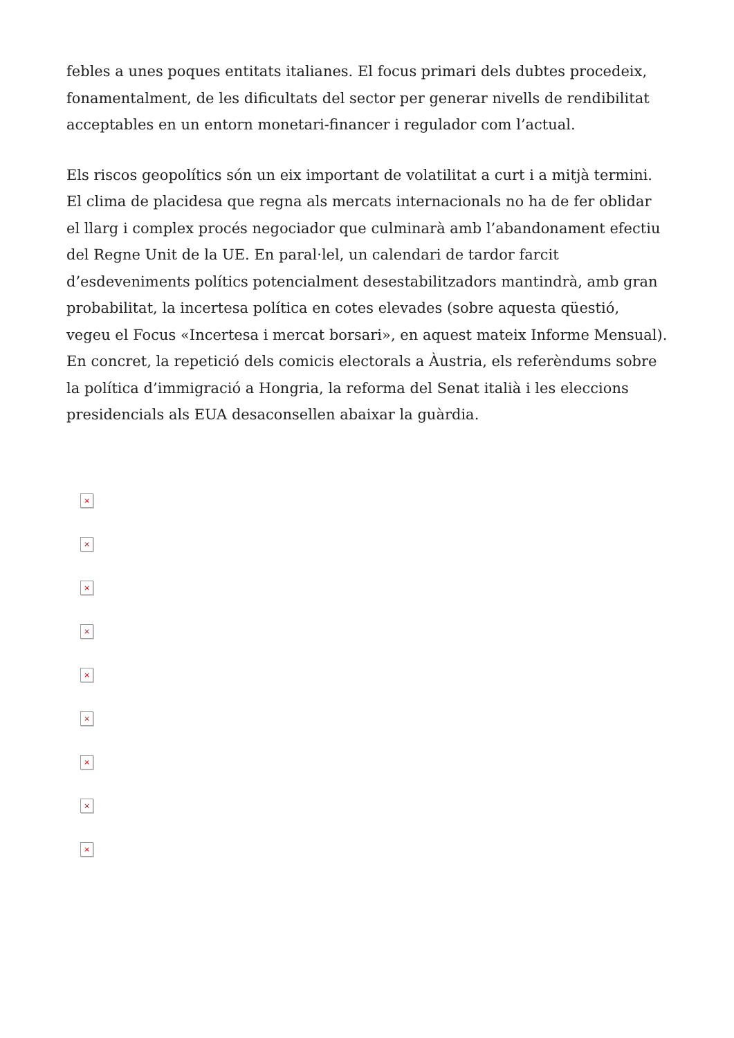febles a unes poques entitats italianes. El focus primari dels dubtes procedeix, fonamentalment, de les dificultats del sector per generar nivells de rendibilitat acceptables en un entorn monetari-financer i regulador com l’actual.
Els riscos geopolítics són un eix important de volatilitat a curt i a mitjà termini. El clima de placidesa que regna als mercats internacionals no ha de fer oblidar el llarg i complex procés negociador que culminarà amb l’abandonament efectiu del Regne Unit de la UE. En paral·lel, un calendari de tardor farcit d’esdeveniments polítics potencialment desestabilitzadors mantindrà, amb gran probabilitat, la incertesa política en cotes elevades (sobre aquesta qüestió, vegeu el Focus «Incertesa i mercat borsari», en aquest mateix Informe Mensual). En concret, la repetició dels comicis electorals a Àustria, els referèndums sobre la política d’immigració a Hongria, la reforma del Senat italià i les eleccions presidencials als EUA desaconsellen abaixar la guàrdia.
×
×
×
×
×
×
×
×
×